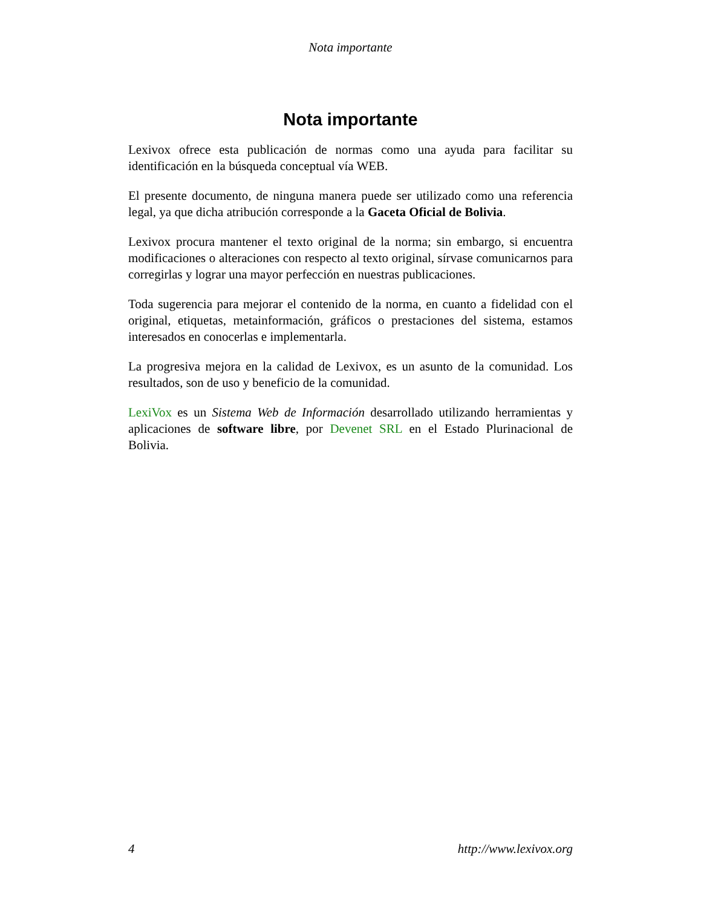Nota importante
Nota importante
Lexivox ofrece esta publicación de normas como una ayuda para facilitar su identificación en la búsqueda conceptual vía WEB.
El presente documento, de ninguna manera puede ser utilizado como una referencia legal, ya que dicha atribución corresponde a la Gaceta Oficial de Bolivia.
Lexivox procura mantener el texto original de la norma; sin embargo, si encuentra modificaciones o alteraciones con respecto al texto original, sírvase comunicarnos para corregirlas y lograr una mayor perfección en nuestras publicaciones.
Toda sugerencia para mejorar el contenido de la norma, en cuanto a fidelidad con el original, etiquetas, metainformación, gráficos o prestaciones del sistema, estamos interesados en conocerlas e implementarla.
La progresiva mejora en la calidad de Lexivox, es un asunto de la comunidad. Los resultados, son de uso y beneficio de la comunidad.
LexiVox es un Sistema Web de Información desarrollado utilizando herramientas y aplicaciones de software libre, por Devenet SRL en el Estado Plurinacional de Bolivia.
4 http://www.lexivox.org